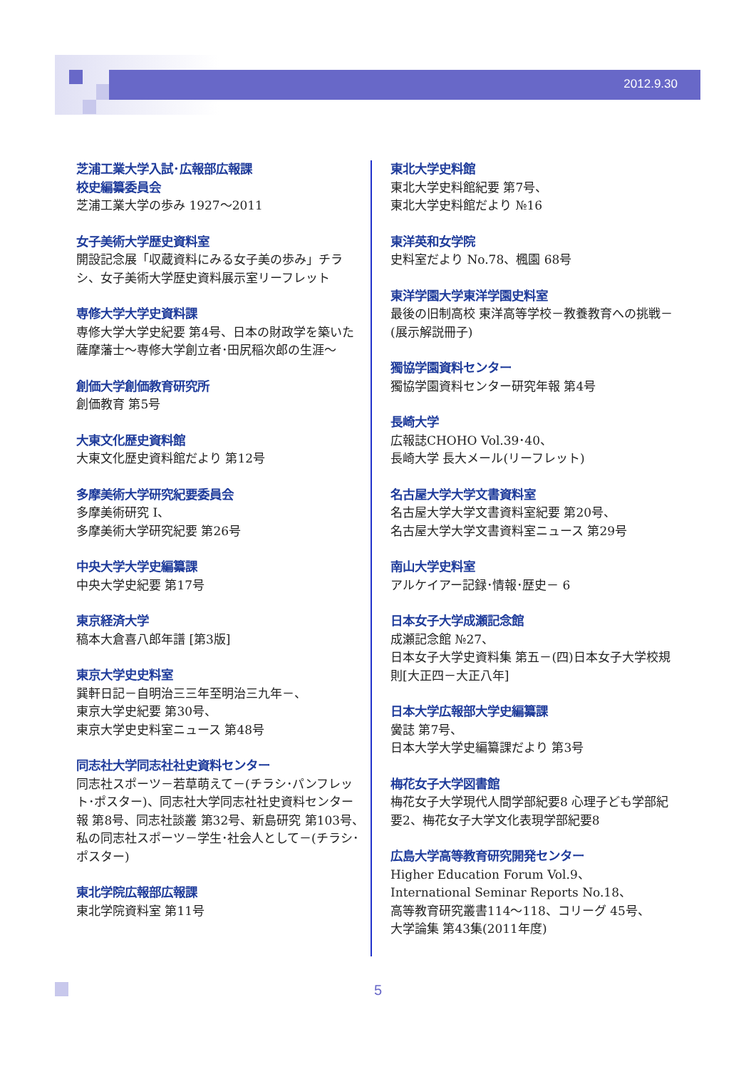2012.9.30
芝浦工業大学入試･広報部広報課
校史編纂委員会
芝浦工業大学の歩み 1927～2011
女子美術大学歴史資料室
開設記念展「収蔵資料にみる女子美の歩み」チラシ、女子美術大学歴史資料展示室リーフレット
専修大学大学史資料課
専修大学大学史紀要 第4号、日本の財政学を築いた薩摩藩士～専修大学創立者･田尻稲次郎の生涯～
創価大学創価教育研究所
創価教育 第5号
大東文化歴史資料館
大東文化歴史資料館だより 第12号
多摩美術大学研究紀要委員会
多摩美術研究 Ⅰ、
多摩美術大学研究紀要 第26号
中央大学大学史編纂課
中央大学史紀要 第17号
東京経済大学
稿本大倉喜八郎年譜 [第3版]
東京大学史史料室
巽軒日記－自明治三三年至明治三九年－、
東京大学史紀要 第30号、
東京大学史史料室ニュース 第48号
同志社大学同志社社史資料センター
同志社スポーツ－若草萌えて－(チラシ･パンフレット･ポスター)、同志社大学同志社社史資料センター報 第8号、同志社談叢 第32号、新島研究 第103号、私の同志社スポーツ－学生･社会人として－(チラシ･ポスター)
東北学院広報部広報課
東北学院資料室 第11号
東北大学史料館
東北大学史料館紀要 第7号、
東北大学史料館だより №16
東洋英和女学院
史料室だより No.78、楓園 68号
東洋学園大学東洋学園史料室
最後の旧制高校 東洋高等学校－教養教育への挑戦－(展示解説冊子)
獨協学園資料センター
獨協学園資料センター研究年報 第4号
長崎大学
広報誌CHOHO Vol.39･40、
長崎大学 長大メール(リーフレット)
名古屋大学大学文書資料室
名古屋大学大学文書資料室紀要 第20号、
名古屋大学大学文書資料室ニュース 第29号
南山大学史料室
アルケイアー記録･情報･歴史－ 6
日本女子大学成瀬記念館
成瀬記念館 №27、
日本女子大学史資料集 第五－(四)日本女子大学校規則[大正四－大正八年]
日本大学広報部大学史編纂課
黌誌 第7号、
日本大学大学史編纂課だより 第3号
梅花女子大学図書館
梅花女子大学現代人間学部紀要8 心理子ども学部紀要2、梅花女子大学文化表現学部紀要8
広島大学高等教育研究開発センター
Higher Education Forum Vol.9、
International Seminar Reports No.18、
高等教育研究叢書114～118、コリーグ 45号、
大学論集 第43集(2011年度)
5